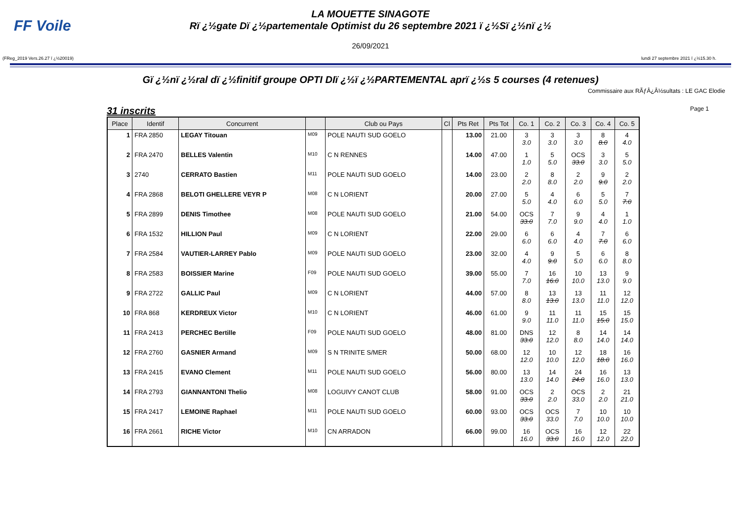FF Voile
LA MOUETTE SINAGOTE
Rï ¿½gate Dï ¿½partementale Optimist du 26 septembre 2021 ï ¿½Sï ¿½nï ¿½
26/09/2021
(FReg_2019 Vers.26.27 ï ¿½20019) lundi 27 septembre 2021 ï ¿½15.30 h.
Gï ¿½nï ¿½ral dï ¿½finitif groupe OPTI DIï ¿½ï ¿½PARTEMENTAL aprï ¿½s 5 courses (4 retenues)
Commissaire aux RÃƒÂ¿Â½sultats : LE GAC Elodie
31 inscrits Page 1
| Place | Identif | Concurrent | | Club ou Pays | Cl | Pts Ret | Pts Tot | Co. 1 | Co. 2 | Co. 3 | Co. 4 | Co. 5 |
| --- | --- | --- | --- | --- | --- | --- | --- | --- | --- | --- | --- | --- |
| 1 | FRA 2850 | LEGAY Titouan | M09 | POLE NAUTI SUD GOELO | | 13.00 | 21.00 | 3 3.0 | 3 3.0 | 3 3.0 | 8 8.0 | 4 4.0 |
| 2 | FRA 2470 | BELLES Valentin | M10 | C N RENNES | | 14.00 | 47.00 | 1 1.0 | 5 5.0 | OCS 33.0 | 3 3.0 | 5 5.0 |
| 3 | 2740 | CERRATO Bastien | M11 | POLE NAUTI SUD GOELO | | 14.00 | 23.00 | 2 2.0 | 8 8.0 | 2 2.0 | 9 9.0 | 2 2.0 |
| 4 | FRA 2868 | BELOTI GHELLERE VEYR P | M08 | C N LORIENT | | 20.00 | 27.00 | 5 5.0 | 4 4.0 | 6 6.0 | 5 5.0 | 7 7.0 |
| 5 | FRA 2899 | DENIS Timothee | M08 | POLE NAUTI SUD GOELO | | 21.00 | 54.00 | OCS 33.0 | 7 7.0 | 9 9.0 | 4 4.0 | 1 1.0 |
| 6 | FRA 1532 | HILLION Paul | M09 | C N LORIENT | | 22.00 | 29.00 | 6 6.0 | 6 6.0 | 4 4.0 | 7 7.0 | 6 6.0 |
| 7 | FRA 2584 | VAUTIER-LARREY Pablo | M09 | POLE NAUTI SUD GOELO | | 23.00 | 32.00 | 4 4.0 | 9 9.0 | 5 5.0 | 6 6.0 | 8 8.0 |
| 8 | FRA 2583 | BOISSIER Marine | F09 | POLE NAUTI SUD GOELO | | 39.00 | 55.00 | 7 7.0 | 16 16.0 | 10 10.0 | 13 13.0 | 9 9.0 |
| 9 | FRA 2722 | GALLIC Paul | M09 | C N LORIENT | | 44.00 | 57.00 | 8 8.0 | 13 13.0 | 13 13.0 | 11 11.0 | 12 12.0 |
| 10 | FRA 868 | KERDREUX Victor | M10 | C N LORIENT | | 46.00 | 61.00 | 9 9.0 | 11 11.0 | 11 11.0 | 15 15.0 | 15 15.0 |
| 11 | FRA 2413 | PERCHEC Bertille | F09 | POLE NAUTI SUD GOELO | | 48.00 | 81.00 | DNS 33.0 | 12 12.0 | 8 8.0 | 14 14.0 | 14 14.0 |
| 12 | FRA 2760 | GASNIER Armand | M09 | S N TRINITE S/MER | | 50.00 | 68.00 | 12 12.0 | 10 10.0 | 12 12.0 | 18 18.0 | 16 16.0 |
| 13 | FRA 2415 | EVANO Clement | M11 | POLE NAUTI SUD GOELO | | 56.00 | 80.00 | 13 13.0 | 14 14.0 | 24 24.0 | 16 16.0 | 13 13.0 |
| 14 | FRA 2793 | GIANNANTONI Thelio | M08 | LOGUIVY CANOT CLUB | | 58.00 | 91.00 | OCS 33.0 | 2 2.0 | OCS 33.0 | 2 2.0 | 21 21.0 |
| 15 | FRA 2417 | LEMOINE Raphael | M11 | POLE NAUTI SUD GOELO | | 60.00 | 93.00 | OCS 33.0 | OCS 33.0 | 7 7.0 | 10 10.0 | 10 10.0 |
| 16 | FRA 2661 | RICHE Victor | M10 | CN ARRADON | | 66.00 | 99.00 | 16 16.0 | OCS 33.0 | 16 16.0 | 12 12.0 | 22 22.0 |